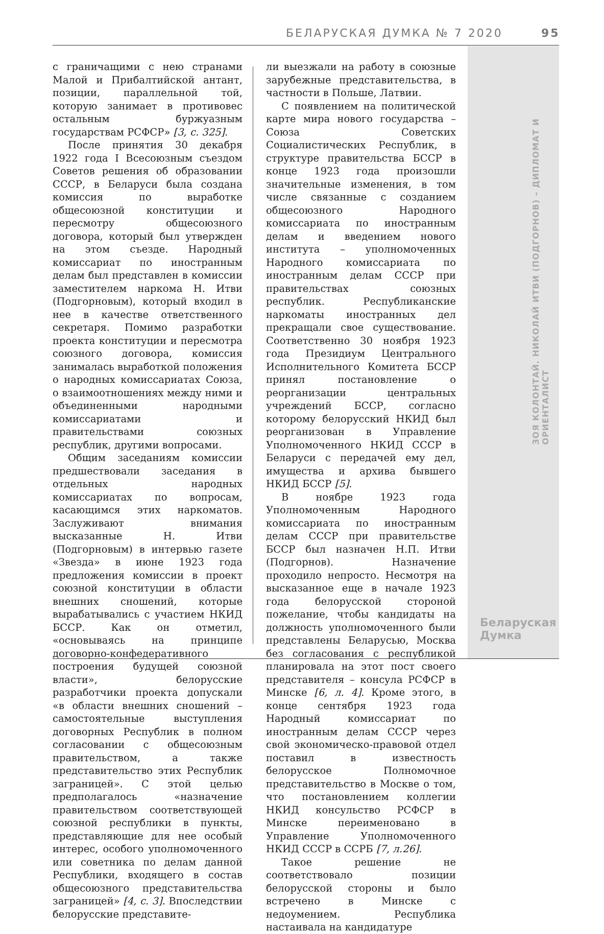БЕЛАРУСКАЯ ДУМКА № 7 2020 95
ЗОЯ КОЛОНТАЙ. НИКОЛАЙ ИТВИ (ПОДГОРНОВ) – ДИПЛОМАТ И ОРИЕНТАЛИСТ
Беларуская
Думка
с граничащими с нею странами Малой и Прибалтийской антант, позиции, параллельной той, которую занимает в противовес остальным буржуазным государствам РСФСР» [3, с. 325].
После принятия 30 декабря 1922 года I Всесоюзным съездом Советов решения об образовании СССР, в Беларуси была создана комиссия по выработке общесоюзной конституции и пересмотру общесоюзного договора, который был утвержден на этом съезде. Народный комиссариат по иностранным делам был представлен в комиссии заместителем наркома Н. Итви (Подгорновым), который входил в нее в качестве ответственного секретаря. Помимо разработки проекта конституции и пересмотра союзного договора, комиссия занималась выработкой положения о народных комиссариатах Союза, о взаимоотношениях между ними и объединенными народными комиссариатами и правительствами союзных республик, другими вопросами.
Общим заседаниям комиссии предшествовали заседания в отдельных народных комиссариатах по вопросам, касающимся этих наркоматов. Заслуживают внимания высказанные Н. Итви (Подгорновым) в интервью газете «Звезда» в июне 1923 года предложения комиссии в проект союзной конституции в области внешних сношений, которые вырабатывались с участием НКИД БССР. Как он отметил, «основываясь на принципе договорно-конфедеративного построения будущей союзной власти», белорусские разработчики проекта допускали «в области внешних сношений – самостоятельные выступления договорных Республик в полном согласовании с общесоюзным правительством, а также представительство этих Республик заграницей». С этой целью предполагалось «назначение правительством соответствующей союзной республики в пункты, представляющие для нее особый интерес, особого уполномоченного или советника по делам данной Республики, входящего в состав общесоюзного представительства заграницей» [4, с. 3]. Впоследствии белорусские представите-
ли выезжали на работу в союзные зарубежные представительства, в частности в Польше, Латвии.
С появлением на политической карте мира нового государства – Союза Советских Социалистических Республик, в структуре правительства БССР в конце 1923 года произошли значительные изменения, в том числе связанные с созданием общесоюзного Народного комиссариата по иностранным делам и введением нового института – уполномоченных Народного комиссариата по иностранным делам СССР при правительствах союзных республик. Республиканские наркоматы иностранных дел прекращали свое существование. Соответственно 30 ноября 1923 года Президиум Центрального Исполнительного Комитета БССР принял постановление о реорганизации центральных учреждений БССР, согласно которому белорусский НКИД был реорганизован в Управление Уполномоченного НКИД СССР в Беларуси с передачей ему дел, имущества и архива бывшего НКИД БССР [5].
В ноябре 1923 года Уполномоченным Народного комиссариата по иностранным делам СССР при правительстве БССР был назначен Н.П. Итви (Подгорнов). Назначение проходило непросто. Несмотря на высказанное еще в начале 1923 года белорусской стороной пожелание, чтобы кандидаты на должность уполномоченного были представлены Беларусью, Москва без согласования с республикой планировала на этот пост своего представителя – консула РСФСР в Минске [6, л. 4]. Кроме этого, в конце сентября 1923 года Народный комиссариат по иностранным делам СССР через свой экономическо-правовой отдел поставил в известность белорусское Полномочное представительство в Москве о том, что постановлением коллегии НКИД консульство РСФСР в Минске переименовано в Управление Уполномоченного НКИД СССР в ССРБ [7, л.26].
Такое решение не соответствовало позиции белорусской стороны и было встречено в Минске с недоумением. Республика настаивала на кандидатуре